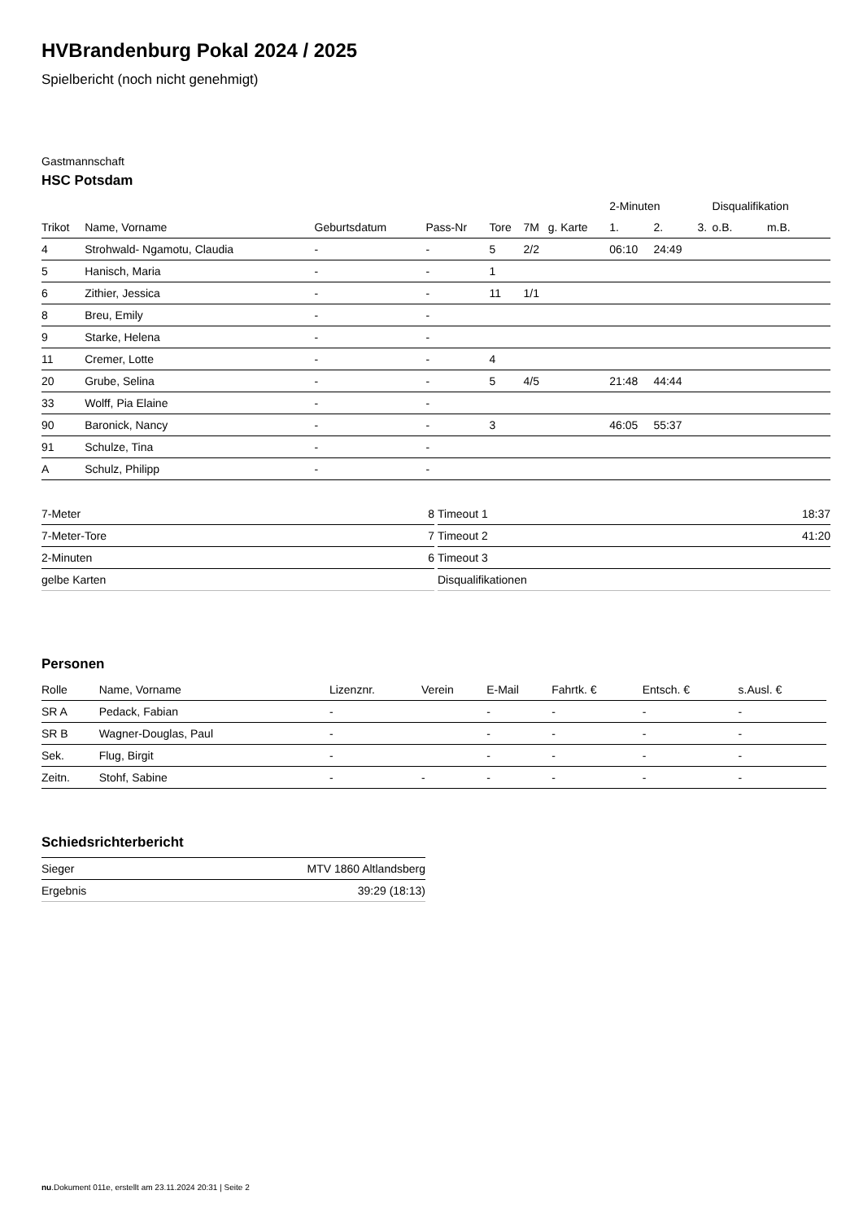HVBrandenburg Pokal 2024 / 2025
Spielbericht (noch nicht genehmigt)
Gastmannschaft
HSC Potsdam
| | | | | | | | 2-Minuten | | | Disqualifikation | |
| --- | --- | --- | --- | --- | --- | --- | --- | --- | --- | --- | --- |
| Trikot | Name, Vorname | Geburtsdatum | Pass-Nr | Tore | 7M | g. Karte | 1. | 2. | 3. | o.B. | m.B. |
| 4 | Strohwald- Ngamotu, Claudia | - | - | 5 | 2/2 | | 06:10 | 24:49 | | | |
| 5 | Hanisch, Maria | - | - | 1 | | | | | | | |
| 6 | Zithier, Jessica | - | - | 11 | 1/1 | | | | | | |
| 8 | Breu, Emily | - | - | | | | | | | | |
| 9 | Starke, Helena | - | - | | | | | | | | |
| 11 | Cremer, Lotte | - | - | 4 | | | | | | | |
| 20 | Grube, Selina | - | - | 5 | 4/5 | | 21:48 | 44:44 | | | |
| 33 | Wolff, Pia Elaine | - | - | | | | | | | | |
| 90 | Baronick, Nancy | - | - | 3 | | | 46:05 | 55:37 | | | |
| 91 | Schulze, Tina | - | - | | | | | | | | |
| A | Schulz, Philipp | - | - | | | | | | | | |
| 7-Meter | 8 |
| 7-Meter-Tore | 7 |
| 2-Minuten | 6 |
| gelbe Karten | |
| Timeout 1 | 18:37 |
| Timeout 2 | 41:20 |
| Timeout 3 | |
| Disqualifikationen | |
Personen
| Rolle | Name, Vorname | Lizenznr. | Verein | E-Mail | Fahrtk. € | Entsch. € | s.Ausl. € |
| --- | --- | --- | --- | --- | --- | --- | --- |
| SR A | Pedack, Fabian | - | | - | - | - | - |
| SR B | Wagner-Douglas, Paul | - | | - | - | - | - |
| Sek. | Flug, Birgit | - | | - | - | - | - |
| Zeitn. | Stohf, Sabine | - | - | - | - | - | - |
Schiedsrichterbericht
| Sieger | MTV 1860 Altlandsberg |
| Ergebnis | 39:29 (18:13) |
nu.Dokument 011e, erstellt am 23.11.2024 20:31 | Seite 2